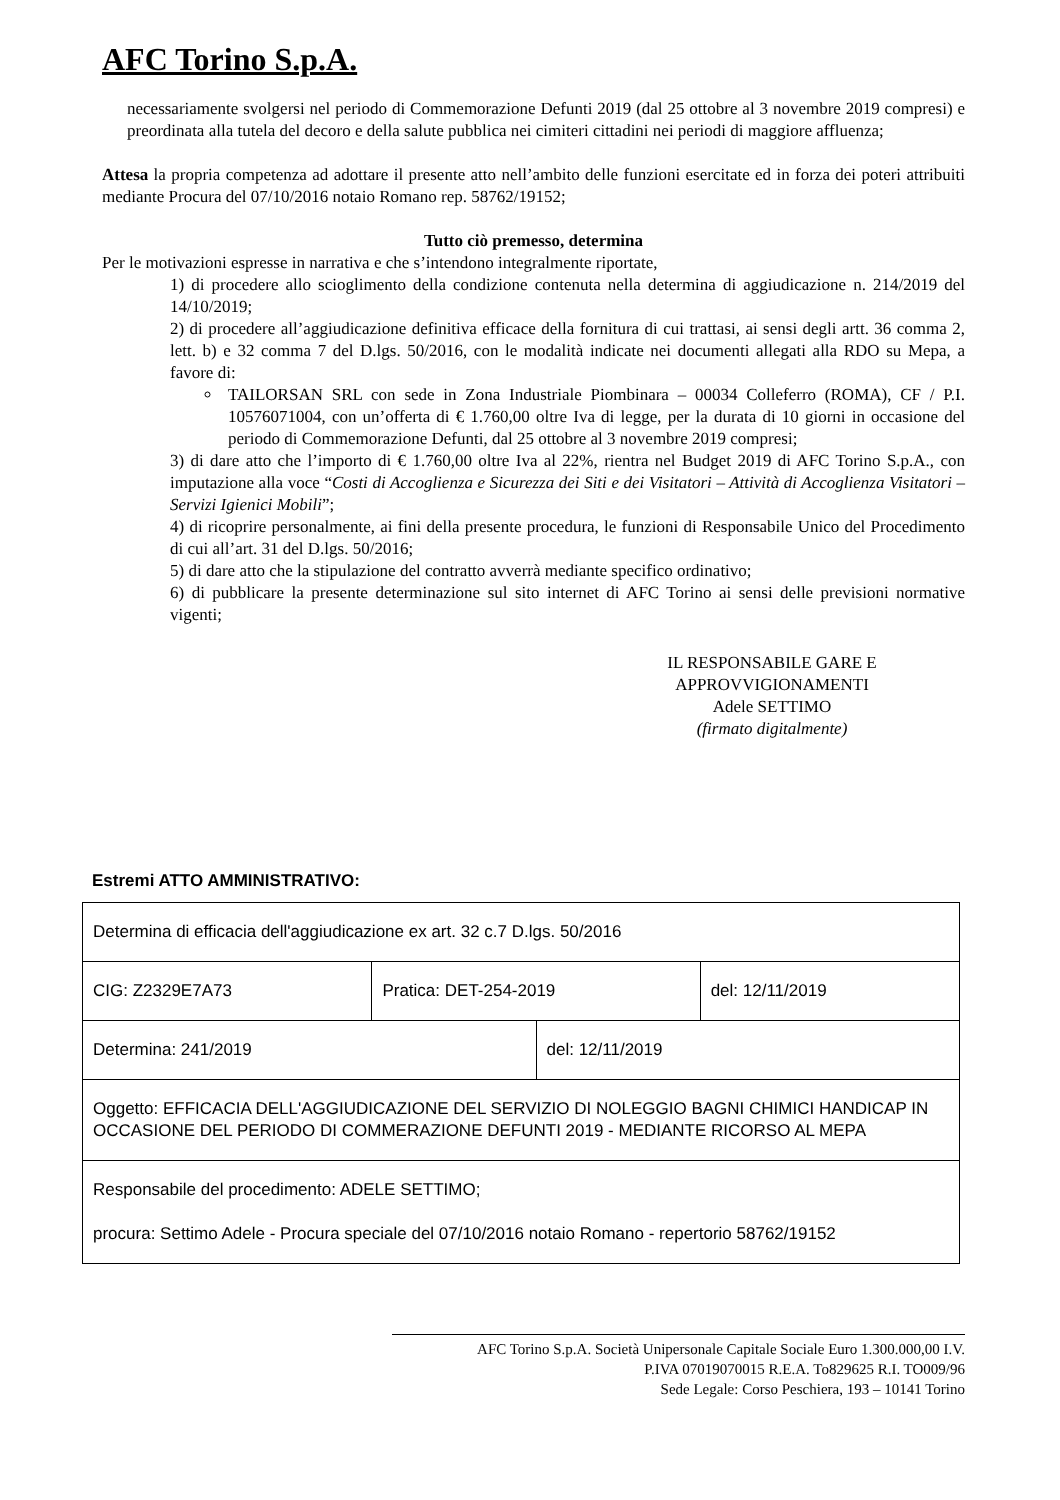AFC Torino S.p.A.
necessariamente svolgersi nel periodo di Commemorazione Defunti 2019 (dal 25 ottobre al 3 novembre 2019 compresi) e preordinata alla tutela del decoro e della salute pubblica nei cimiteri cittadini nei periodi di maggiore affluenza;
Attesa la propria competenza ad adottare il presente atto nell’ambito delle funzioni esercitate ed in forza dei poteri attribuiti mediante Procura del 07/10/2016 notaio Romano rep. 58762/19152;
Tutto ciò premesso, determina
Per le motivazioni espresse in narrativa e che s’intendono integralmente riportate,
1) di procedere allo scioglimento della condizione contenuta nella determina di aggiudicazione n. 214/2019 del 14/10/2019;
2) di procedere all’aggiudicazione definitiva efficace della fornitura di cui trattasi, ai sensi degli artt. 36 comma 2, lett. b) e 32 comma 7 del D.lgs. 50/2016, con le modalità indicate nei documenti allegati alla RDO su Mepa, a favore di:
TAILORSAN SRL con sede in Zona Industriale Piombinara – 00034 Colleferro (ROMA), CF / P.I. 10576071004, con un’offerta di € 1.760,00 oltre Iva di legge, per la durata di 10 giorni in occasione del periodo di Commemorazione Defunti, dal 25 ottobre al 3 novembre 2019 compresi;
3) di dare atto che l’importo di € 1.760,00 oltre Iva al 22%, rientra nel Budget 2019 di AFC Torino S.p.A., con imputazione alla voce “Costi di Accoglienza e Sicurezza dei Siti e dei Visitatori – Attività di Accoglienza Visitatori – Servizi Igienici Mobili”;
4) di ricoprire personalmente, ai fini della presente procedura, le funzioni di Responsabile Unico del Procedimento di cui all’art. 31 del D.lgs. 50/2016;
5) di dare atto che la stipulazione del contratto avverrà mediante specifico ordinativo;
6) di pubblicare la presente determinazione sul sito internet di AFC Torino ai sensi delle previsioni normative vigenti;
IL RESPONSABILE GARE E
APPROVVIGIONAMENTI
Adele SETTIMO
(firmato digitalmente)
Estremi ATTO AMMINISTRATIVO:
| Determina di efficacia dell'aggiudicazione ex art. 32 c.7 D.lgs. 50/2016 | | | |
| CIG: Z2329E7A73 | Pratica: DET-254-2019 | | del: 12/11/2019 |
| Determina: 241/2019 | | del: 12/11/2019 | |
| Oggetto: EFFICACIA DELL'AGGIUDICAZIONE DEL SERVIZIO DI NOLEGGIO BAGNI CHIMICI HANDICAP IN OCCASIONE DEL PERIODO DI COMMERAZIONE DEFUNTI 2019 - MEDIANTE RICORSO AL MEPA | | | |
| Responsabile del procedimento: ADELE SETTIMO; procura: Settimo Adele - Procura speciale del 07/10/2016 notaio Romano - repertorio 58762/19152 | | | |
AFC Torino S.p.A. Società Unipersonale Capitale Sociale Euro 1.300.000,00 I.V.
P.IVA 07019070015 R.E.A. To829625 R.I. TO009/96
Sede Legale: Corso Peschiera, 193 – 10141 Torino